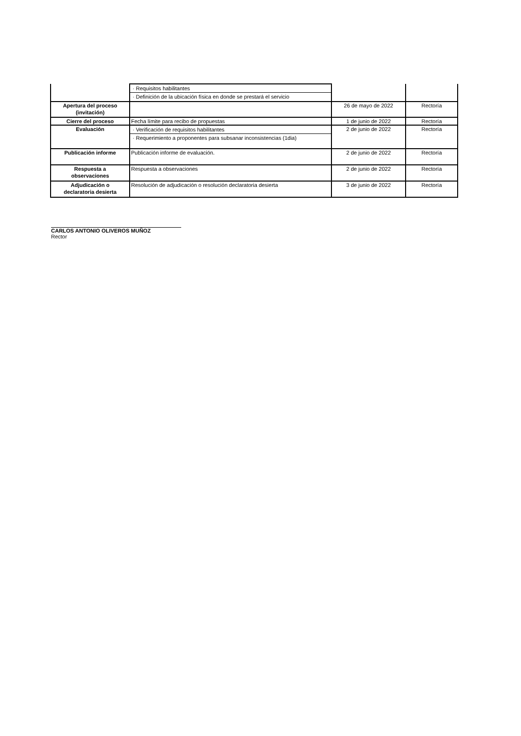| | · Requisitos habilitantes · Definición de la ubicación física en donde se prestará el servicio | | |
| Apertura del proceso (invitación) | | 26 de mayo de 2022 | Rectoría |
| Cierre del proceso | Fecha límite para recibo de propuestas | 1 de junio de 2022 | Rectoría |
| Evaluación | · Verificación de requisitos habilitantes · Requerimiento a proponentes para subsanar inconsistencias (1dia) | 2 de junio de 2022 | Rectoría |
| Publicación informe | Publicación informe de evaluación. | 2 de junio de 2022 | Rectoría |
| Respuesta a observaciones | Respuesta a observaciones | 2 de junio de 2022 | Rectoría |
| Adjudicación o declaratoria desierta | Resolución de adjudicación o resolución declaratoria desierta | 3 de junio de 2022 | Rectoría |
CARLOS ANTONIO OLIVEROS MUÑOZ
Rector